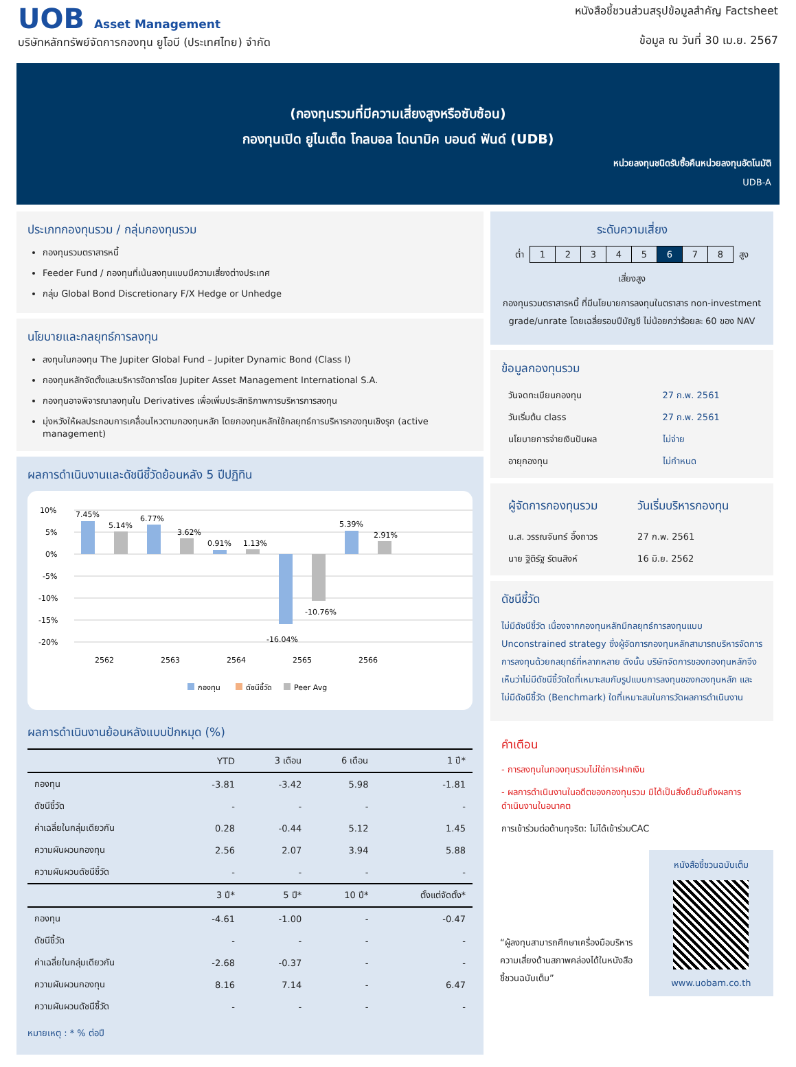UOB Asset Management
บริษัทหลักทรัพย์จัดการกองทุน ยูโอบี (ประเทศไทย) จำกัด
หนังสือชี้ชวนส่วนสรุปข้อมูลสำคัญ Factsheet
ข้อมูล ณ วันที่ 30 เม.ย. 2567
(กองทุนรวมที่มีความเสี่ยงสูงหรือซับซ้อน)
กองทุนเปิด ยูไนเต็ด โกลบอล ไดนามิค บอนด์ ฟันด์ (UDB)
หน่วยลงทุนชนิดรับซื้อคืนหน่วยลงทุนอัตโนมัติ
UDB-A
ประเภทกองทุนรวม / กลุ่มกองทุนรวม
กองทุนรวมตราสารหนี้
Feeder Fund / กองทุนที่เน้นลงทุนแบบมีความเสี่ยงต่างประเทศ
กลุ่ม Global Bond Discretionary F/X Hedge or Unhedge
นโยบายและกลยุทธ์การลงทุน
ลงทุนในกองทุน The Jupiter Global Fund – Jupiter Dynamic Bond (Class I)
กองทุนหลักจัดตั้งและบริหารจัดการโดย Jupiter Asset Management International S.A.
กองทุนอาจพิจารณาลงทุนใน Derivatives เพื่อเพิ่มประสิทธิภาพการบริหารการลงทุน
มุ่งหวังให้ผลประกอบการเคลื่อนไหวตามกองทุนหลัก โดยกองทุนหลักใช้กลยุทธ์การบริหารกองทุนเชิงรุก (active management)
ผลการดำเนินงานและดัชนีชี้วัดย้อนหลัง 5 ปีปฏิทิน
10%
5%
0%
-5%
-10%
-15%
-20%
7.45%
5.14%
6.77%
3.62%
0.91%
1.13%
-16.04%
-10.76%
5.39%
2.91%
2562
2563
2564
2565
2566
กองทุน
ดัชนีชี้วัด
Peer Avg
ผลการดำเนินงานย้อนหลังแบบปักหมุด (%)
| | YTD | 3 เดือน | 6 เดือน | 1 ปี* |
| --- | --- | --- | --- | --- |
| กองทุน | -3.81 | -3.42 | 5.98 | -1.81 |
| ดัชนีชี้วัด | - | - | - | - |
| ค่าเฉลี่ยในกลุ่มเดียวกัน | 0.28 | -0.44 | 5.12 | 1.45 |
| ความผันผวนกองทุน | 2.56 | 2.07 | 3.94 | 5.88 |
| ความผันผวนดัชนีชี้วัด | - | - | - | - |
| | 3 ปี* | 5 ปี* | 10 ปี* | ตั้งแต่จัดตั้ง* |
| กองทุน | -4.61 | -1.00 | - | -0.47 |
| ดัชนีชี้วัด | - | - | - | - |
| ค่าเฉลี่ยในกลุ่มเดียวกัน | -2.68 | -0.37 | - | - |
| ความผันผวนกองทุน | 8.16 | 7.14 | - | 6.47 |
| ความผันผวนดัชนีชี้วัด | - | - | - | - |
หมายเหตุ : * % ต่อปี
ระดับความเสี่ยง
ต่ำ
| 1 | 2 | 3 | 4 | 5 | 6 | 7 | 8 |
สูง
เสี่ยงสูง
กองทุนรวมตราสารหนี้ ที่มีนโยบายการลงทุนในตราสาร non-investment grade/unrate โดยเฉลี่ยรอบปีบัญชี ไม่น้อยกว่าร้อยละ 60 ของ NAV
ข้อมูลกองทุนรวม
| วันจดทะเบียนกองทุน | 27 ก.พ. 2561 |
| วันเริ่มต้น class | 27 ก.พ. 2561 |
| นโยบายการจ่ายเงินปันผล | ไม่จ่าย |
| อายุกองทุน | ไม่กำหนด |
| ผู้จัดการกองทุนรวม | วันเริ่มบริหารกองทุน |
| น.ส. วรรณจันทร์ อึ๊งถาวร | 27 ก.พ. 2561 |
| นาย ฐิติรัฐ รัตนสิงห์ | 16 มิ.ย. 2562 |
ดัชนีชี้วัด
ไม่มีดัชนีชี้วัด เนื่องจากกองทุนหลักมีกลยุทธ์การลงทุนแบบ Unconstrained strategy ซึ่งผู้จัดการกองทุนหลักสามารถบริหารจัดการการลงทุนด้วยกลยุทธ์ที่หลากหลาย ดังนั้น บริษัทจัดการของกองทุนหลักจึงเห็นว่าไม่มีดัชนีชี้วัดใดที่เหมาะสมกับรูปแบบการลงทุนของกองทุนหลัก และไม่มีดัชนีชี้วัด (Benchmark) ใดที่เหมาะสมในการวัดผลการดำเนินงาน
คำเตือน
- การลงทุนในกองทุนรวมไม่ใช่การฝากเงิน
- ผลการดำเนินงานในอดีตของกองทุนรวม มิได้เป็นสิ่งยืนยันถึงผลการดำเนินงานในอนาคต
การเข้าร่วมต่อต้านทุจริต: ไม่ได้เข้าร่วมCAC
“ผู้ลงทุนสามารถศึกษาเครื่องมือบริหารความเสี่ยงด้านสภาพคล่องได้ในหนังสือชี้ชวนฉบับเต็ม”
หนังสือชี้ชวนฉบับเต็ม
www.uobam.co.th